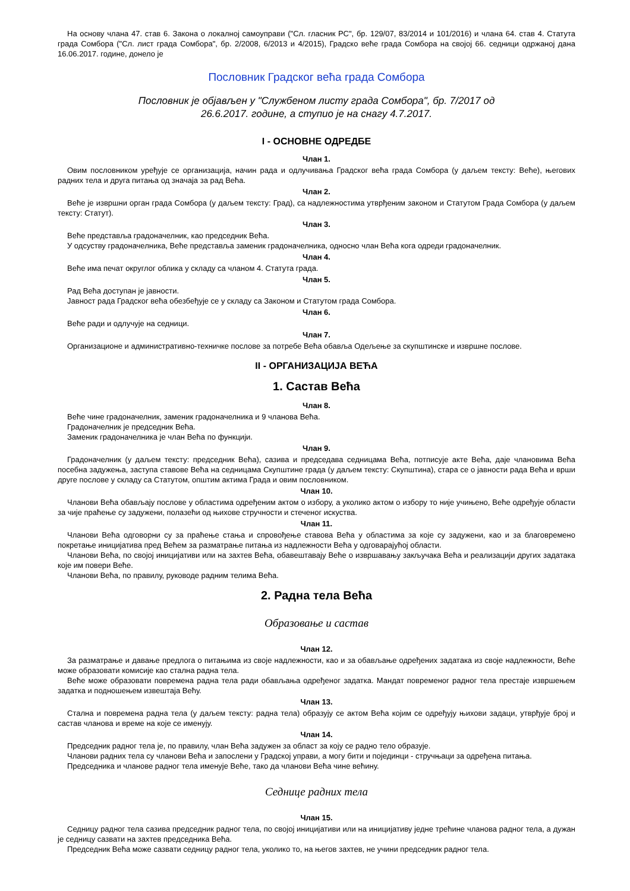На основу члана 47. став 6. Закона о локалној самоуправи ("Сл. гласник РС", бр. 129/07, 83/2014 и 101/2016) и члана 64. став 4. Статута града Сомбора ("Сл. лист града Сомбора", бр. 2/2008, 6/2013 и 4/2015), Градско веће града Сомбора на својој 66. седници одржаној дана 16.06.2017. године, донело је
Пословник Градског већа града Сомбора
Пословник је објављен у "Службеном листу града Сомбора", бр. 7/2017 од
26.6.2017. године, а ступио је на снагу 4.7.2017.
I - ОСНОВНЕ ОДРЕДБЕ
Члан 1.
Овим пословником уређује се организација, начин рада и одлучивања Градског већа града Сомбора (у даљем тексту: Веће), његових радних тела и друга питања од значаја за рад Већа.
Члан 2.
Веће је извршни орган града Сомбора (у даљем тексту: Град), са надлежностима утврђеним законом и Статутом Града Сомбора (у даљем тексту: Статут).
Члан 3.
Веће представља градоначелник, као председник Већа.
У одсуству градоначелника, Веће представља заменик градоначелника, односно члан Већа кога одреди градоначелник.
Члан 4.
Веће има печат округлог облика у складу са чланом 4. Статута града.
Члан 5.
Рад Већа доступан је јавности.
Јавност рада Градског већа обезбеђује се у складу са Законом и Статутом града Сомбора.
Члан 6.
Веће ради и одлучује на седници.
Члан 7.
Организационе и административно-техничке послове за потребе Већа обавља Одељење за скупштинске и извршне послове.
II - ОРГАНИЗАЦИЈА ВЕЋА
1. Састав Већа
Члан 8.
Веће чине градоначелник, заменик градоначелника и 9 чланова Већа.
Градоначелник је председник Већа.
Заменик градоначелника је члан Већа по функцији.
Члан 9.
Градоначелник (у даљем тексту: председник Већа), сазива и председава седницама Већа, потписује акте Већа, даје члановима Већа посебна задужења, заступа ставове Већа на седницама Скупштине града (у даљем тексту: Скупштина), стара се о јавности рада Већа и врши друге послове у складу са Статутом, општим актима Града и овим пословником.
Члан 10.
Чланови Већа обављају послове у областима одређеним актом о избору, а уколико актом о избору то није учињено, Веће одређује области за чије праћење су задужени, полазећи од њихове стручности и стеченог искуства.
Члан 11.
Чланови Већа одговорни су за праћење стања и спровођење ставова Већа у областима за које су задужени, као и за благовремено покретање иницијатива пред Већем за разматрање питања из надлежности Већа у одговарајућој области.
Чланови Већа, по својој иницијативи или на захтев Већа, обавештавају Веће о извршавању закључака Већа и реализацији других задатака које им повери Веће.
Чланови Већа, по правилу, руководе радним телима Већа.
2. Радна тела Већа
Образовање и састав
Члан 12.
За разматрање и давање предлога о питањима из своје надлежности, као и за обављање одређених задатака из своје надлежности, Веће може образовати комисије као стална радна тела.
Веће може образовати повремена радна тела ради обављања одређеног задатка. Мандат повременог радног тела престаје извршењем задатка и подношењем извештаја Већу.
Члан 13.
Стална и повремена радна тела (у даљем тексту: радна тела) образују се актом Већа којим се одређују њихови задаци, утврђује број и састав чланова и време на које се именују.
Члан 14.
Председник радног тела је, по правилу, члан Већа задужен за област за коју се радно тело образује.
Чланови радних тела су чланови Већа и запослени у Градској управи, а могу бити и појединци - стручњаци за одређена питања.
Председника и чланове радног тела именује Веће, тако да чланови Већа чине већину.
Седнице радних тела
Члан 15.
Седницу радног тела сазива председник радног тела, по својој иницијативи или на иницијативу једне трећине чланова радног тела, а дужан је седницу сазвати на захтев председника Већа.
Председник Већа може сазвати седницу радног тела, уколико то, на његов захтев, не учини председник радног тела.